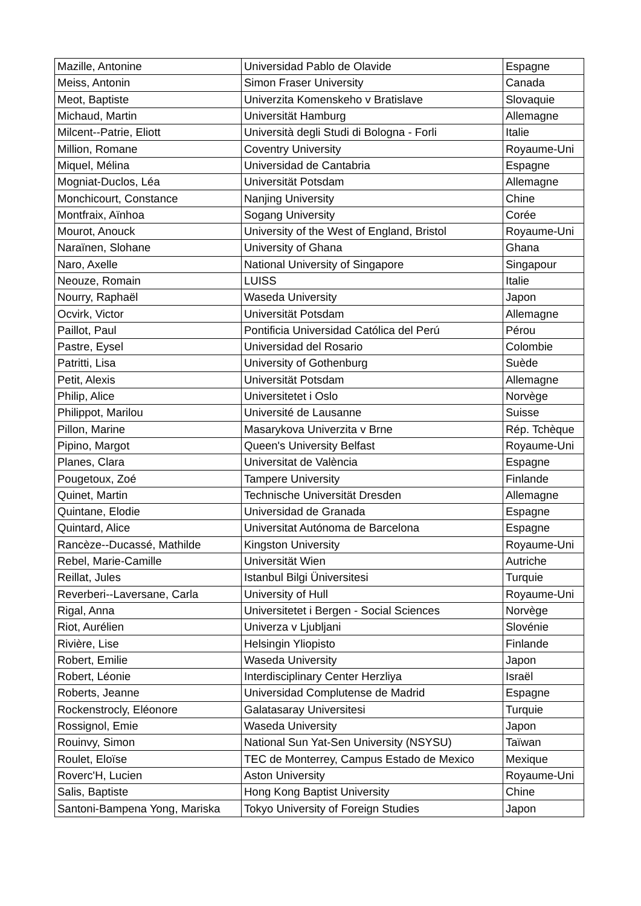| Mazille, Antonine | Universidad Pablo de Olavide | Espagne |
| Meiss, Antonin | Simon Fraser University | Canada |
| Meot, Baptiste | Univerzita Komenskeho v Bratislave | Slovaquie |
| Michaud, Martin | Universität Hamburg | Allemagne |
| Milcent--Patrie, Eliott | Università degli Studi di Bologna - Forli | Italie |
| Million, Romane | Coventry University | Royaume-Uni |
| Miquel, Mélina | Universidad de Cantabria | Espagne |
| Mogniat-Duclos, Léa | Universität Potsdam | Allemagne |
| Monchicourt, Constance | Nanjing University | Chine |
| Montfraix, Aïnhoa | Sogang University | Corée |
| Mourot, Anouck | University of the West of England, Bristol | Royaume-Uni |
| Naraïnen, Slohane | University of Ghana | Ghana |
| Naro, Axelle | National University of Singapore | Singapour |
| Neouze, Romain | LUISS | Italie |
| Nourry, Raphaël | Waseda University | Japon |
| Ocvirk, Victor | Universität Potsdam | Allemagne |
| Paillot, Paul | Pontificia Universidad Católica del Perú | Pérou |
| Pastre, Eysel | Universidad del Rosario | Colombie |
| Patritti, Lisa | University of Gothenburg | Suède |
| Petit, Alexis | Universität Potsdam | Allemagne |
| Philip, Alice | Universitetet i Oslo | Norvège |
| Philippot, Marilou | Université de Lausanne | Suisse |
| Pillon, Marine | Masarykova Univerzita v Brne | Rép. Tchèque |
| Pipino, Margot | Queen's University Belfast | Royaume-Uni |
| Planes, Clara | Universitat de València | Espagne |
| Pougetoux, Zoé | Tampere University | Finlande |
| Quinet, Martin | Technische Universität Dresden | Allemagne |
| Quintane, Elodie | Universidad de Granada | Espagne |
| Quintard, Alice | Universitat Autónoma de Barcelona | Espagne |
| Rancèze--Ducassé, Mathilde | Kingston University | Royaume-Uni |
| Rebel, Marie-Camille | Universität Wien | Autriche |
| Reillat, Jules | Istanbul Bilgi Üniversitesi | Turquie |
| Reverberi--Laversane, Carla | University of Hull | Royaume-Uni |
| Rigal, Anna | Universitetet i Bergen - Social Sciences | Norvège |
| Riot, Aurélien | Univerza v Ljubljani | Slovénie |
| Rivière, Lise | Helsingin Yliopisto | Finlande |
| Robert, Emilie | Waseda University | Japon |
| Robert, Léonie | Interdisciplinary Center Herzliya | Israël |
| Roberts, Jeanne | Universidad Complutense de Madrid | Espagne |
| Rockenstrocly, Eléonore | Galatasaray Universitesi | Turquie |
| Rossignol, Emie | Waseda University | Japon |
| Rouinvy, Simon | National Sun Yat-Sen University (NSYSU) | Taïwan |
| Roulet, Eloïse | TEC de Monterrey, Campus Estado de Mexico | Mexique |
| Roverc'H, Lucien | Aston University | Royaume-Uni |
| Salis, Baptiste | Hong Kong Baptist University | Chine |
| Santoni-Bampena Yong, Mariska | Tokyo University of Foreign Studies | Japon |